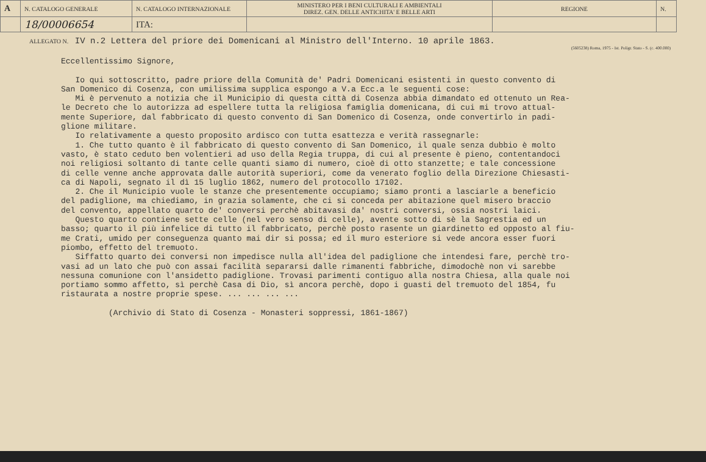| A | N. CATALOGO GENERALE | N. CATALOGO INTERNAZIONALE | MINISTERO PER I BENI CULTURALI E AMBIENTALI DIREZ. GEN. DELLE ANTICHITA' E BELLE ARTI | REGIONE | N. |
| | 18/00006654 | ITA: | | | |
ALLEGATO N. IV n.2 Lettera del priore dei Domenicani al Ministro dell'Interno. 10 aprile 1863.
(5605238) Roma, 1975 - Ist. Poligr. Stato - S. (c. 400.000)
Eccellentissimo Signore, Io qui sottoscritto, padre priore della Comunità de' Padri Domenicani esistenti in questo convento di San Domenico di Cosenza, con umilissima supplica espongo a V.a Ecc.a le seguenti cose: Mi è pervenuto a notizia che il Municipio di questa città di Cosenza abbia dimandato ed ottenuto un Rea- le Decreto che lo autorizza ad espellere tutta la religiosa famiglia domenicana, di cui mi trovo attual- mente Superiore, dal fabbricato di questo convento di San Domenico di Cosenza, onde convertirlo in padi- glione militare. Io relativamente a questo proposito ardisco con tutta esattezza e verità rassegnarle: 1. Che tutto quanto è il fabbricato di questo convento di San Domenico, il quale senza dubbio è molto vasto, è stato ceduto ben volentieri ad uso della Regia truppa, di cui al presente è pieno, contentandoci noi religiosi soltanto di tante celle quanti siamo di numero, cioè di otto stanzette; e tale concessione di celle venne anche approvata dalle autorità superiori, come da venerato foglio della Direzione Chiesasti- ca di Napoli, segnato il dì 15 luglio 1862, numero del protocollo 17102. 2. Che il Municipio vuole le stanze che presentemente occupiamo; siamo pronti a lasciarle a beneficio del padiglione, ma chiediamo, in grazia solamente, che ci si conceda per abitazione quel misero braccio del convento, appellato quarto de' conversi perchè abitavasi da' nostri conversi, ossia nostri laici. Questo quarto contiene sette celle (nel vero senso di celle), avente sotto di sè la Sagrestia ed un basso; quarto il più infelice di tutto il fabbricato, perchè posto rasente un giardinetto ed opposto al fiu- me Crati, umido per conseguenza quanto mai dir si possa; ed il muro esteriore si vede ancora esser fuori piombo, effetto del tremuoto. Siffatto quarto dei conversi non impedisce nulla all'idea del padiglione che intendesi fare, perchè tro- vasi ad un lato che può con assai facilità separarsi dalle rimanenti fabbriche, dimodochè non vi sarebbe nessuna comunione con l'ansidetto padiglione. Trovasi parimenti contiguo alla nostra Chiesa, alla quale noi portiamo sommo affetto, sì perchè Casa di Dio, sì ancora perchè, dopo i guasti del tremuoto del 1854, fu ristaurata a nostre proprie spese. ... ... ... ... (Archivio di Stato di Cosenza - Monasteri soppressi, 1861-1867)